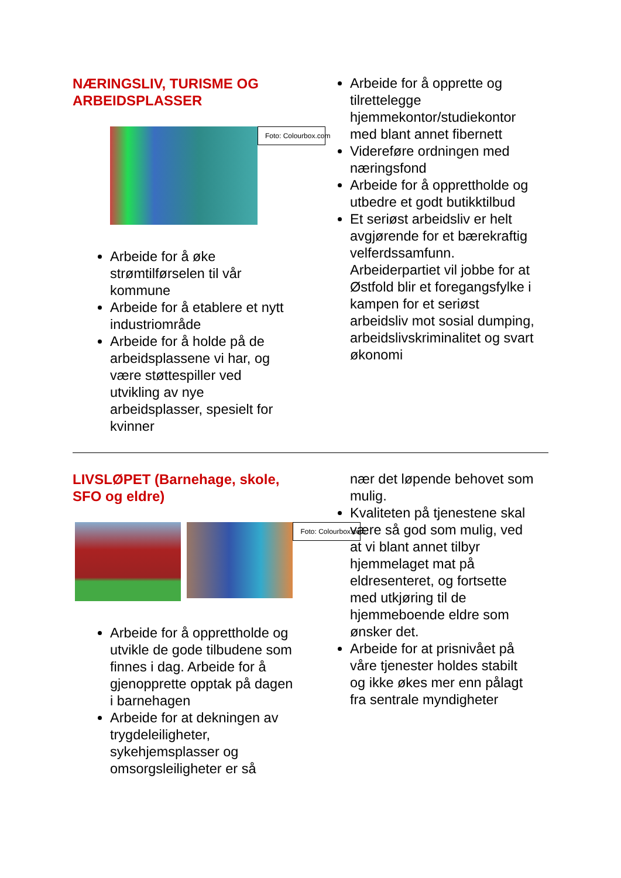NÆRINGSLIV, TURISME OG ARBEIDSPLASSER
Foto: Colourbox.com
Arbeide for å øke strømtilførselen til vår kommune
Arbeide for å etablere et nytt industriområde
Arbeide for å holde på de arbeidsplassene vi har, og være støttespiller ved utvikling av nye arbeidsplasser, spesielt for kvinner
Arbeide for å opprette og tilrettelegge hjemmekontor/studiekontor med blant annet fibernett
Videreføre ordningen med næringsfond
Arbeide for å opprettholde og utbedre et godt butikktilbud
Et seriøst arbeidsliv er helt avgjørende for et bærekraftig velferdssamfunn. Arbeiderpartiet vil jobbe for at Østfold blir et foregangsfylke i kampen for et seriøst arbeidsliv mot sosial dumping, arbeidslivskriminalitet og svart økonomi
LIVSLØPET (Barnehage, skole, SFO og eldre)
Foto: Colourbox.com
Arbeide for å opprettholde og utvikle de gode tilbudene som finnes i dag. Arbeide for å gjenopprette opptak på dagen i barnehagen
Arbeide for at dekningen av trygdeleiligheter, sykehjemsplasser og omsorgsleiligheter er så
nær det løpende behovet som mulig.
Kvaliteten på tjenestene skal være så god som mulig, ved at vi blant annet tilbyr hjemmelaget mat på eldresenteret, og fortsette med utkjøring til de hjemmeboende eldre som ønsker det.
Arbeide for at prisnivået på våre tjenester holdes stabilt og ikke økes mer enn pålagt fra sentrale myndigheter